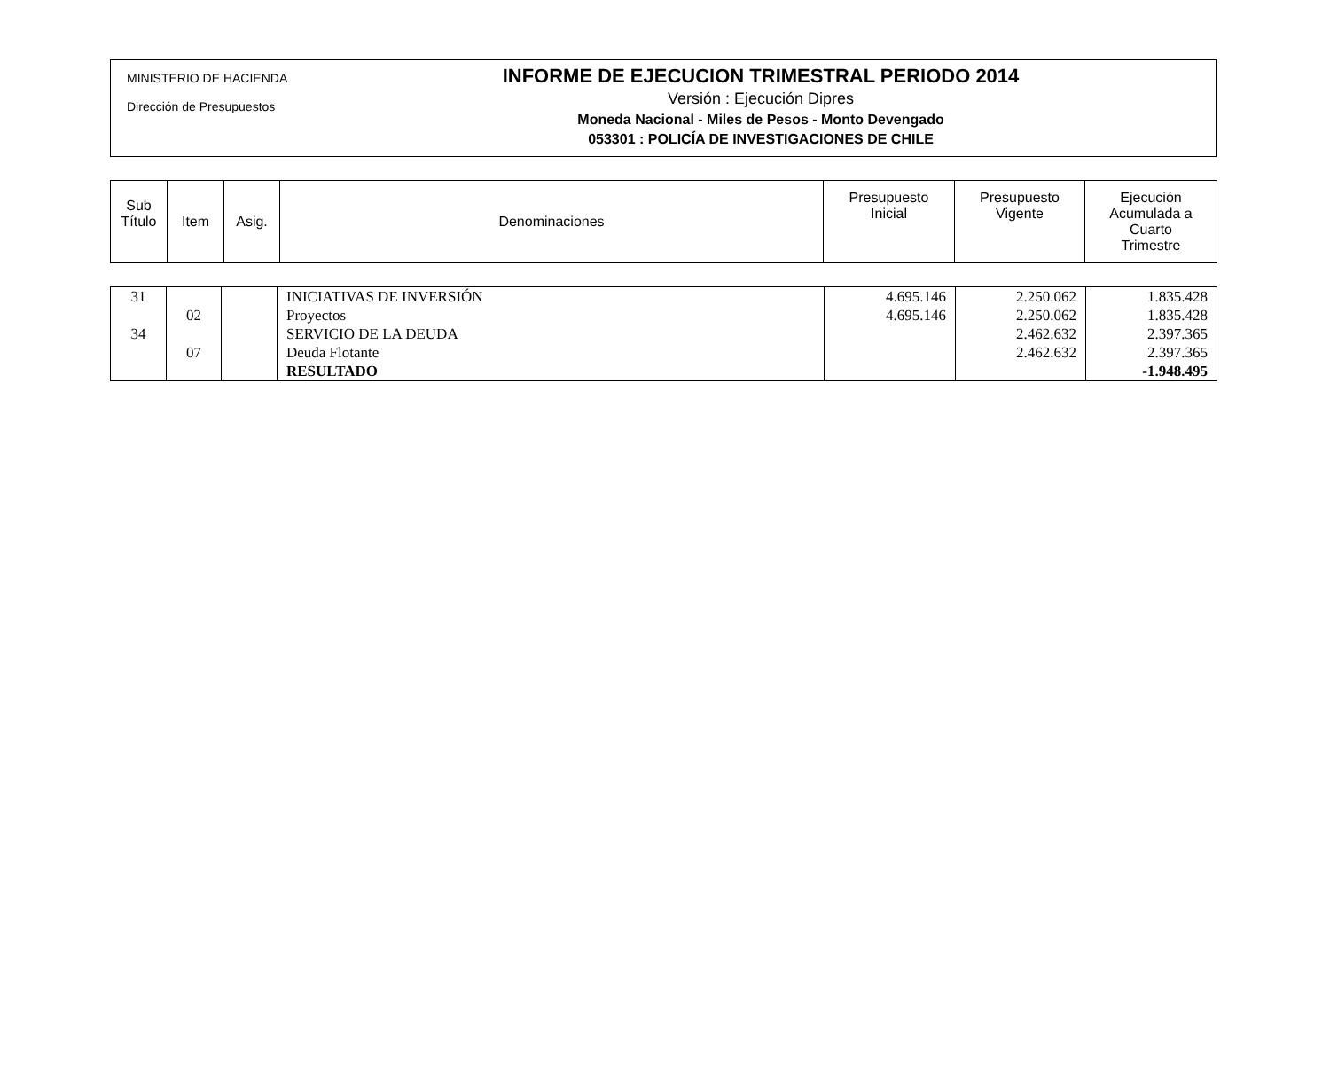MINISTERIO DE HACIENDA
Dirección de Presupuestos
INFORME DE EJECUCION TRIMESTRAL PERIODO 2014
Versión : Ejecución Dipres
Moneda Nacional - Miles de Pesos - Monto Devengado
053301 : POLICÍA DE INVESTIGACIONES DE CHILE
| Sub Título | Item | Asig. | Denominaciones | Presupuesto Inicial | Presupuesto Vigente | Ejecución Acumulada a Cuarto Trimestre |
| --- | --- | --- | --- | --- | --- | --- |
| 31 | | | INICIATIVAS DE INVERSIÓN | 4.695.146 | 2.250.062 | 1.835.428 |
| | 02 | | Proyectos | 4.695.146 | 2.250.062 | 1.835.428 |
| 34 | | | SERVICIO DE LA DEUDA | | 2.462.632 | 2.397.365 |
| | 07 | | Deuda Flotante | | 2.462.632 | 2.397.365 |
| | | | RESULTADO | | | -1.948.495 |